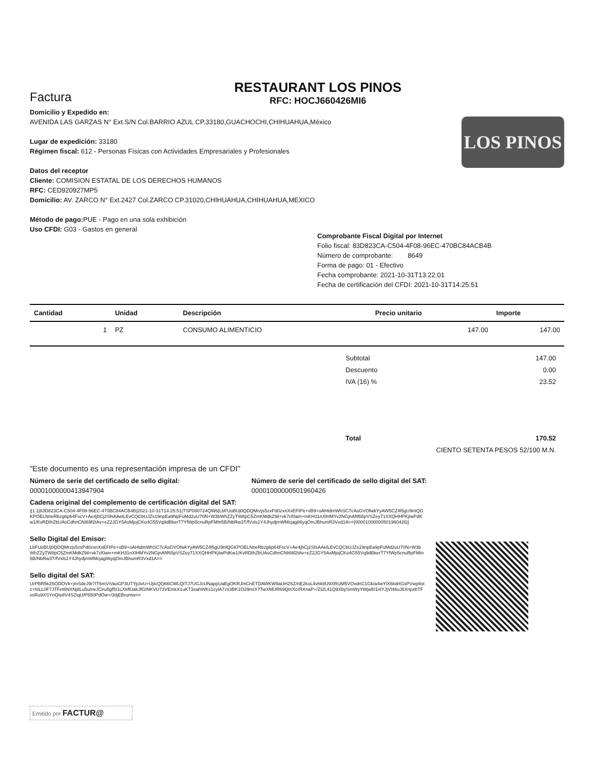Factura
RESTAURANT LOS PINOS
RFC: HOCJ660426MI6
Domicilio y Expedido en:
AVENIDA LAS GARZAS N° Ext.S/N Col.BARRIO AZUL CP.33180,GUACHOCHI,CHIHUAHUA,México
Lugar de expedición: 33180
Régimen fiscal: 612 - Personas Físicas con Actividades Empresariales y Profesionales
Datos del receptor
Cliente: COMISION ESTATAL DE LOS DERECHOS HUMANOS
RFC: CED920927MP5
Domicilio: AV. ZARCO N° Ext.2427 Col.ZARCO CP.31020,CHIHUAHUA,CHIHUAHUA,MEXICO
Método de pago: PUE - Pago en una sola exhibición
Uso CFDI: G03 - Gastos en general
LOS PINOS
Comprobante Fiscal Digital por Internet
Folio fiscal: 83D823CA-C504-4F08-96EC-470BC84ACB4B
Número de comprobante: 8649
Forma de pago: 01 - Efectivo
Fecha comprobante: 2021-10-31T13:22:01
Fecha de certificación del CFDI: 2021-10-31T14:25:51
| Cantidad | Unidad | Descripción | Precio unitario | Importe |
| --- | --- | --- | --- | --- |
| 1 | PZ | CONSUMO ALIMENTICIO | 147.00 | 147.00 |
| Subtotal | 147.00 |
| Descuento | 0.00 |
| IVA (16) % | 23.52 |
| Total | 170.52 |
| CIENTO SETENTA PESOS 52/100 M.N. | |
"Este documento es una representación impresa de un CFDI"
Número de serie del certificado de sello digital:
00001000000413947904
Número de serie del certificado de sello digital del SAT:
00001000000501960426
Cadena original del complemento de certificación digital del SAT:
||1.1|83D823CA-C504-4F08-96EC-470BC84ACB4B|2021-10-31T14:25:51|TSP080724QW6|LbFUoBUj0QDQMrzjs5zxPd0zxnXxEFtPe+sB9+oAHtdmWhSC7cAsGVOfwkYyAW5CZ4l5gU9nIQGKPOELNneRbzg6p64FscV+Ae4jhCj2SfsAAelLEvCQCbUJZs19npEa9NpFuMd2uU70N+W3bWhZZyTW8pC5ZmKMdkZ9il+vk7cf0am+mKH31nXlHMYv2NGjnAfIf65pVSZey71XXQHHPKjIwPdKw1/KvRDIhZbUAsCdhnCNI69f2tAv+eZ2JGY5AsMjojCKo4G55Vq9dBkerT7YfWp5cnuRpFMIn5B/NbRw3T/fVxls1Y4JhydjmWMcjag86yqOmJBhumR3Vxd1A==|00001000000501960426||
Sello Digital del Emisor:
LbFUoBUj0QDQMrzjs5zxPd0zxnXxEFtPe+sB9+oAHtdmWhSC7cAsGVOfwkYyAW5CZ4l5gU9nIQGKPOELNneRbzg6p64FscV+Ae4jhCj2SfsAAelLEvCQCbUJZs19npEa9pFuMd2uU70N+W3bWhZZyTW8pC5ZmKMdkZ9il+vk7cf0am+mKH31nXlHMYv2NGjnAfIf65pVSZey71XXQHHPKjIwPdKw1/KvRDIhZbUAsCdhnCNI69f2tAv+eZ2JGY5AsMjojCKo4G55Vq9dBkerT7YfWp5cnuRpFMIn5B/NbRw3T/fVxls1Y4JhydjmWMcjag86yqOmJBhumR3Vxd1A==
Sello digital del SAT:
UrPBR5kZ6ODOVk+jmSdeJ9r7IT6mViVaoGP3UTYp3vU+lJjIcQQ66CWLQITJ7UGJcUNappUaEgOKRJmCnETDAWKW9aUHZ6Z/nE2koL4vhk8U9XRUM5VOvdnC1Gk/a4wYlX6kdrtGsPVwp6stz+hILL0F7JTFet6NXNj8Lu5umvJCiru5gf5I1LXkflUakJfGINKVU73VEmkX1uKT3xahWKs1cylA7zx3BK1O29m/X7TwXMUR69QtnXcrRXnaP+/ZI2L41Q9XbySmWyYWjwl01i4YJjVl46uJ6XnpxbTFvsRu9XSYnQIe8V4SZiqU/P650PdOw+/3tIjEBrumw==
Emitido por FACTUR@